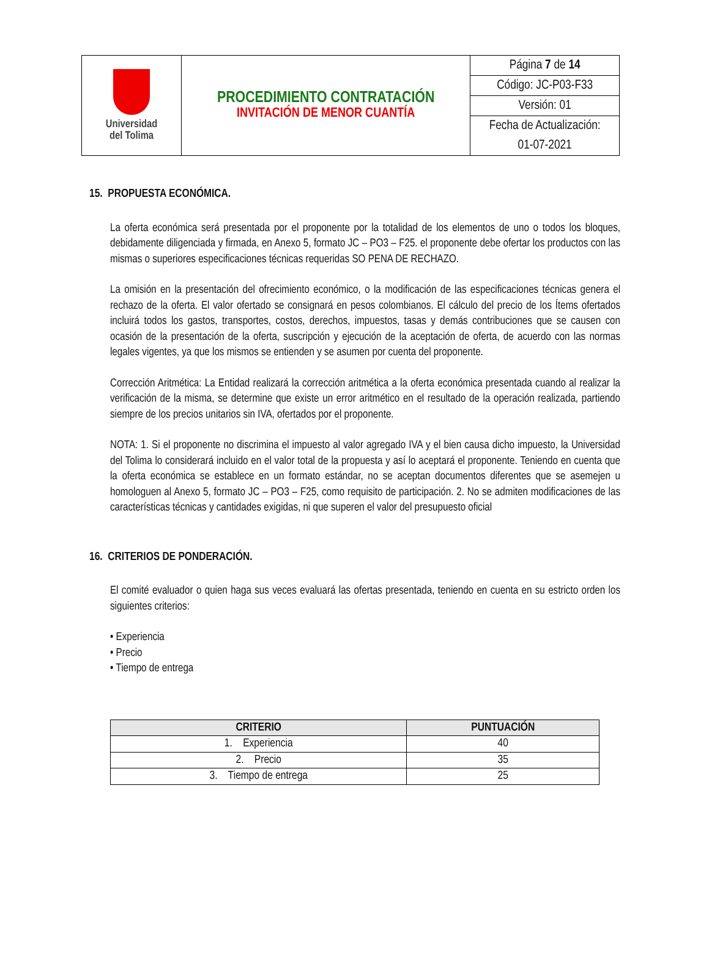| Universidad del Tolima | PROCEDIMIENTO CONTRATACIÓN INVITACIÓN DE MENOR CUANTÍA | Página 7 de 14 |
| | | Código: JC-P03-F33 |
| | | Versión: 01 |
| | | Fecha de Actualización: |
| | | 01-07-2021 |
15. PROPUESTA ECONÓMICA.
La oferta económica será presentada por el proponente por la totalidad de los elementos de uno o todos los bloques, debidamente diligenciada y firmada, en Anexo 5, formato JC – PO3 – F25. el proponente debe ofertar los productos con las mismas o superiores especificaciones técnicas requeridas SO PENA DE RECHAZO.
La omisión en la presentación del ofrecimiento económico, o la modificación de las especificaciones técnicas genera el rechazo de la oferta. El valor ofertado se consignará en pesos colombianos. El cálculo del precio de los Ítems ofertados incluirá todos los gastos, transportes, costos, derechos, impuestos, tasas y demás contribuciones que se causen con ocasión de la presentación de la oferta, suscripción y ejecución de la aceptación de oferta, de acuerdo con las normas legales vigentes, ya que los mismos se entienden y se asumen por cuenta del proponente.
Corrección Aritmética: La Entidad realizará la corrección aritmética a la oferta económica presentada cuando al realizar la verificación de la misma, se determine que existe un error aritmético en el resultado de la operación realizada, partiendo siempre de los precios unitarios sin IVA, ofertados por el proponente.
NOTA: 1. Si el proponente no discrimina el impuesto al valor agregado IVA y el bien causa dicho impuesto, la Universidad del Tolima lo considerará incluido en el valor total de la propuesta y así lo aceptará el proponente. Teniendo en cuenta que la oferta económica se establece en un formato estándar, no se aceptan documentos diferentes que se asemejen u homologuen al Anexo 5, formato JC – PO3 – F25, como requisito de participación. 2. No se admiten modificaciones de las características técnicas y cantidades exigidas, ni que superen el valor del presupuesto oficial
16. CRITERIOS DE PONDERACIÓN.
El comité evaluador o quien haga sus veces evaluará las ofertas presentada, teniendo en cuenta en su estricto orden los siguientes criterios:
• Experiencia
• Precio
• Tiempo de entrega
| CRITERIO | PUNTUACIÓN |
| --- | --- |
| 1. Experiencia | 40 |
| 2. Precio | 35 |
| 3. Tiempo de entrega | 25 |